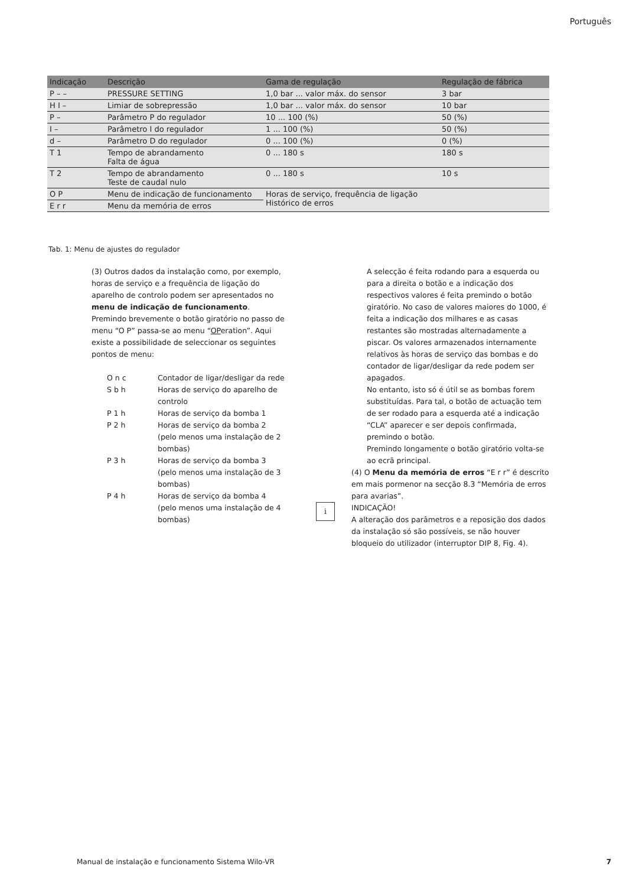Português
| Indicação | Descrição | Gama de regulação | Regulação de fábrica |
| --- | --- | --- | --- |
| P – – | PRESSURE SETTING | 1,0 bar ... valor máx. do sensor | 3 bar |
| H I – | Limiar de sobrepressão | 1,0 bar ... valor máx. do sensor | 10 bar |
| P – | Parâmetro P do regulador | 10 ... 100 (%) | 50 (%) |
| I – | Parâmetro I do regulador | 1 ... 100 (%) | 50 (%) |
| d – | Parâmetro D do regulador | 0 ... 100 (%) | 0 (%) |
| T 1 | Tempo de abrandamento Falta de água | 0 ... 180 s | 180 s |
| T 2 | Tempo de abrandamento Teste de caudal nulo | 0 ... 180 s | 10 s |
| O P | Menu de indicação de funcionamento | Horas de serviço, frequência de ligação Histórico de erros | |
| E r r | Menu da memória de erros | | |
Tab. 1: Menu de ajustes do regulador
(3) Outros dados da instalação como, por exemplo, horas de serviço e a frequência de ligação do aparelho de controlo podem ser apresentados no menu de indicação de funcionamento. Premindo brevemente o botão giratório no passo de menu “O P” passa-se ao menu “OPe­ration”. Aqui existe a possibilidade de seleccionar os seguintes pontos de menu:
O n c Contador de ligar/desligar da rede
S b h Horas de serviço do aparelho de controlo
P 1 h Horas de serviço da bomba 1
P 2 h Horas de serviço da bomba 2 (pelo menos uma instalação de 2 bombas)
P 3 h Horas de serviço da bomba 3 (pelo menos uma instalação de 3 bombas)
P 4 h Horas de serviço da bomba 4 (pelo menos uma instalação de 4 bombas)
A selecção é feita rodando para a esquerda ou para a direita o botão e a indicação dos respectivos valores é feita premindo o botão giratório. No caso de valores maiores do 1000, é feita a indicação dos milhares e as casas restantes são mostradas alternadamente a piscar. Os valores armazenados internamente relativos às horas de serviço das bombas e do contador de ligar/desligar da rede podem ser apagados.
No entanto, isto só é útil se as bombas forem substituídas. Para tal, o botão de actuação tem de ser rodado para a esquerda até a indicação “CLA” aparecer e ser depois confirmada, premindo o botão.
Premindo longamente o botão giratório volta-se ao ecrã principal.
(4) O Menu da memória de erros “E r r” é descrito em mais pormenor na secção 8.3 “Memória de erros para avarias”.
i INDICAÇÃO!
A alteração dos parâmetros e a reposição dos dados da instalação só são possíveis, se não houver bloqueio do utilizador (interruptor DIP 8, Fig. 4).
Manual de instalação e funcionamento Sistema Wilo-VR
7